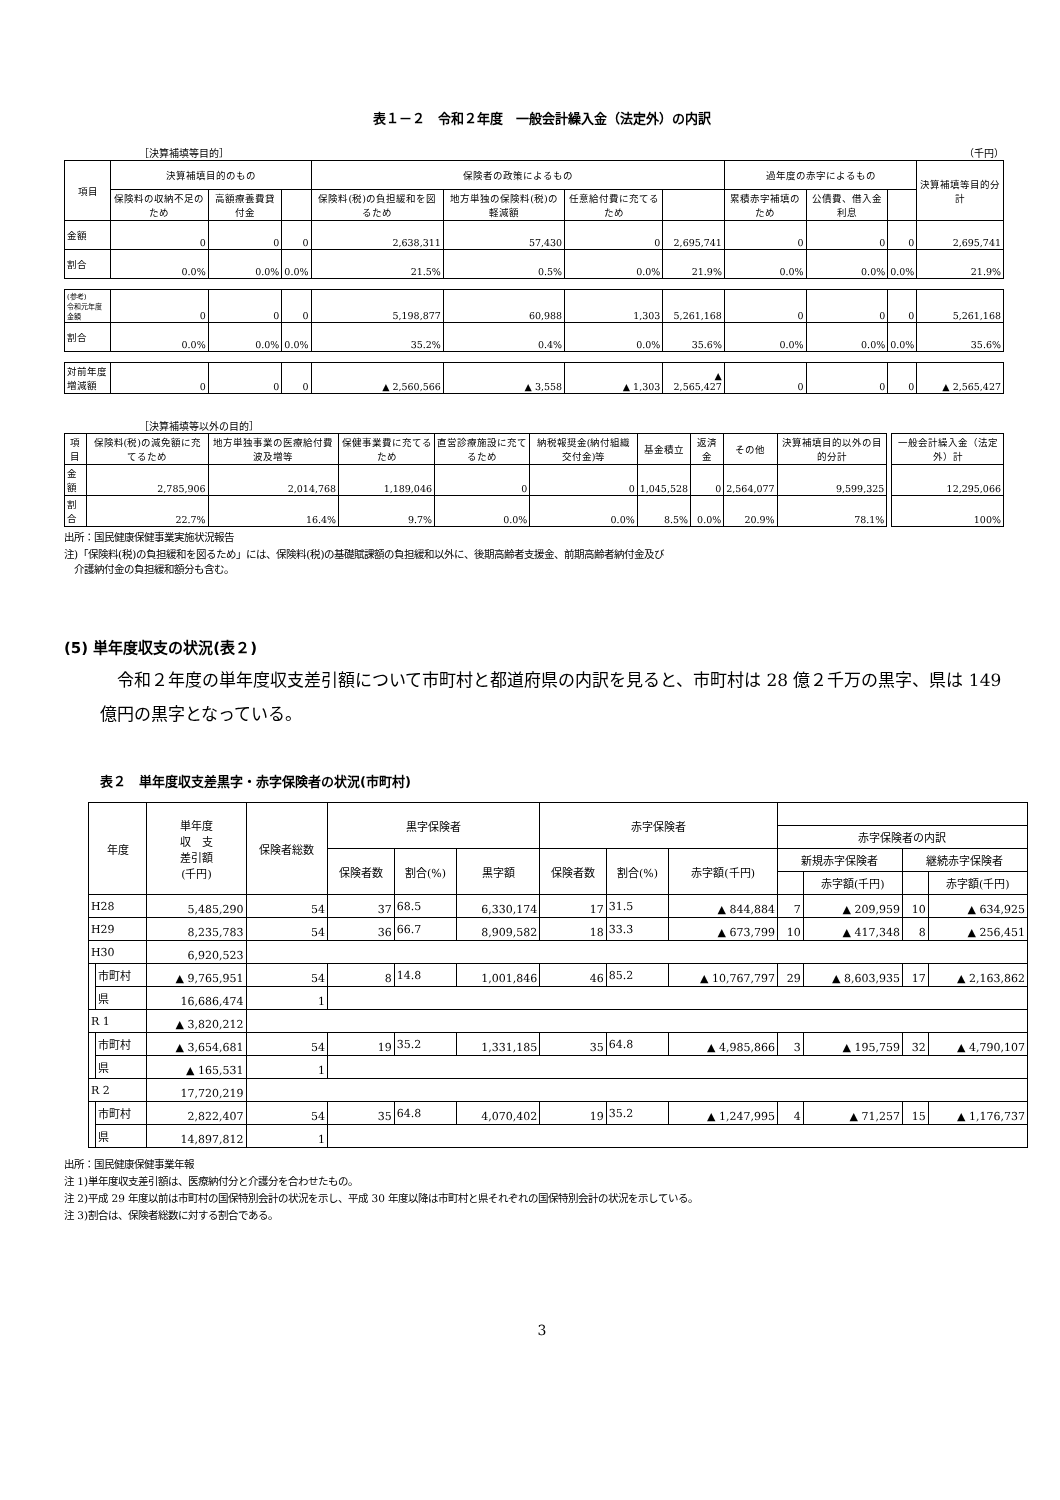表１－２　令和２年度　一般会計繰入金（法定外）の内訳
［決算補填等目的］ （千円）
| 項目 | 決算補填目的のもの | | | 保険者の政策によるもの | | | | 過年度の赤字によるもの | | | 決算補填等目的分計 |
| --- | --- | --- | --- | --- | --- | --- | --- | --- | --- | --- | --- |
| | 保険料の収納不足のため | 高額療養費貸付金 | | 保険料(税)の負担緩和を図るため | 地方単独の保険料(税)の軽減額 | 任意給付費に充てるため | | 累積赤字補填のため | 公債費、借入金利息 | | |
| 金額 | 0 | 0 | 0 | 2,638,311 | 57,430 | 0 | 2,695,741 | 0 | 0 | 0 | 2,695,741 |
| 割合 | 0.0% | 0.0% | 0.0% | 21.5% | 0.5% | 0.0% | 21.9% | 0.0% | 0.0% | 0.0% | 21.9% |
| (参考) 令和元年度金額 | 0 | 0 | 0 | 5,198,877 | 60,988 | 1,303 | 5,261,168 | 0 | 0 | 0 | 5,261,168 |
| 割合 | 0.0% | 0.0% | 0.0% | 35.2% | 0.4% | 0.0% | 35.6% | 0.0% | 0.0% | 0.0% | 35.6% |
| 対前年度 増減額 | 0 | 0 | 0 | ▲ 2,560,566 | ▲ 3,558 | ▲ 1,303 | ▲ 2,565,427 | 0 | 0 | 0 | ▲ 2,565,427 |
［決算補填等以外の目的］
| 項目 | 保険料(税)の減免額に充てるため | 地方単独事業の医療給付費波及増等 | 保健事業費に充てるため | 直営診療施設に充てるため | 納税報奨金(納付組織交付金)等 | 基金積立 | 返済金 | その他 | 決算補填目的以外の目的分計 | | 一般会計繰入金（法定外）計 |
| --- | --- | --- | --- | --- | --- | --- | --- | --- | --- | --- | --- |
| 金額 | 2,785,906 | 2,014,768 | 1,189,046 | 0 | 0 | 1,045,528 | 0 | 2,564,077 | 9,599,325 | | 12,295,066 |
| 割合 | 22.7% | 16.4% | 9.7% | 0.0% | 0.0% | 8.5% | 0.0% | 20.9% | 78.1% | | 100% |
出所：国民健康保健事業実施状況報告
注)「保険料(税)の負担緩和を図るため」には、保険料(税)の基礎賦課額の負担緩和以外に、後期高齢者支援金、前期高齢者納付金及び
　介護納付金の負担緩和額分も含む。
(5) 単年度収支の状況(表２)
　令和２年度の単年度収支差引額について市町村と都道府県の内訳を見ると、市町村は 28 億２千万の黒字、県は 149 億円の黒字となっている。
表２　単年度収支差黒字・赤字保険者の状況(市町村)
| 年度 | | 単年度 収 支 差引額 (千円) | 保険者総数 | 黒字保険者 | | | 赤字保険者 | | | | | | |
| --- | --- | --- | --- | --- | --- | --- | --- | --- | --- | --- | --- | --- | --- |
| | | | | | | | | | | 赤字保険者の内訳 | | | |
| | | | | 保険者数 | 割合(%) | 黒字額 | 保険者数 | 割合(%) | 赤字額(千円) | 新規赤字保険者 | | 継続赤字保険者 | |
| | | | | | | | | | | | 赤字額(千円) | | 赤字額(千円) |
| H28 | | 5,485,290 | 54 | 37 | 68.5 | 6,330,174 | 17 | 31.5 | ▲ 844,884 | 7 | ▲ 209,959 | 10 | ▲ 634,925 |
| H29 | | 8,235,783 | 54 | 36 | 66.7 | 8,909,582 | 18 | 33.3 | ▲ 673,799 | 10 | ▲ 417,348 | 8 | ▲ 256,451 |
| H30 | | 6,920,523 | | | | | | | | | | | |
| | 市町村 | ▲ 9,765,951 | 54 | 8 | 14.8 | 1,001,846 | 46 | 85.2 | ▲ 10,767,797 | 29 | ▲ 8,603,935 | 17 | ▲ 2,163,862 |
| | 県 | 16,686,474 | 1 | | | | | | | | | | |
| R 1 | | ▲ 3,820,212 | | | | | | | | | | | |
| | 市町村 | ▲ 3,654,681 | 54 | 19 | 35.2 | 1,331,185 | 35 | 64.8 | ▲ 4,985,866 | 3 | ▲ 195,759 | 32 | ▲ 4,790,107 |
| | 県 | ▲ 165,531 | 1 | | | | | | | | | | |
| R 2 | | 17,720,219 | | | | | | | | | | | |
| | 市町村 | 2,822,407 | 54 | 35 | 64.8 | 4,070,402 | 19 | 35.2 | ▲ 1,247,995 | 4 | ▲ 71,257 | 15 | ▲ 1,176,737 |
| | 県 | 14,897,812 | 1 | | | | | | | | | | |
出所：国民健康保健事業年報
注 1)単年度収支差引額は、医療納付分と介護分を合わせたもの。
注 2)平成 29 年度以前は市町村の国保特別会計の状況を示し、平成 30 年度以降は市町村と県それぞれの国保特別会計の状況を示している。
注 3)割合は、保険者総数に対する割合である。
3